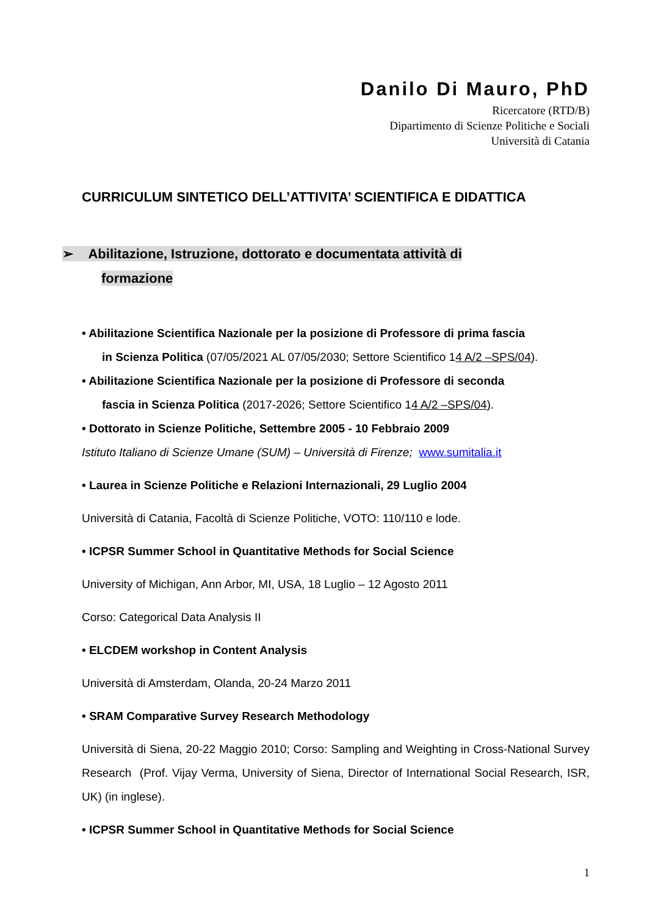Danilo Di Mauro, PhD
Ricercatore (RTD/B)
Dipartimento di Scienze Politiche e Sociali
Università di Catania
CURRICULUM SINTETICO DELL’ATTIVITA’ SCIENTIFICA E DIDATTICA
➢ Abilitazione, Istruzione, dottorato e documentata attività di
formazione
• Abilitazione Scientifica Nazionale per la posizione di Professore di prima fascia
in Scienza Politica (07/05/2021 AL 07/05/2030; Settore Scientifico 14 A/2 –SPS/04).
• Abilitazione Scientifica Nazionale per la posizione di Professore di seconda
fascia in Scienza Politica (2017-2026; Settore Scientifico 14 A/2 –SPS/04).
• Dottorato in Scienze Politiche, Settembre 2005 - 10 Febbraio 2009
Istituto Italiano di Scienze Umane (SUM) – Università di Firenze; www.sumitalia.it
• Laurea in Scienze Politiche e Relazioni Internazionali, 29 Luglio 2004
Università di Catania, Facoltà di Scienze Politiche, VOTO: 110/110 e lode.
• ICPSR Summer School in Quantitative Methods for Social Science
University of Michigan, Ann Arbor, MI, USA, 18 Luglio – 12 Agosto 2011
Corso: Categorical Data Analysis II
• ELCDEM workshop in Content Analysis
Università di Amsterdam, Olanda, 20-24 Marzo 2011
• SRAM Comparative Survey Research Methodology
Università di Siena, 20-22 Maggio 2010; Corso: Sampling and Weighting in Cross-National Survey Research (Prof. Vijay Verma, University of Siena, Director of International Social Research, ISR, UK) (in inglese).
• ICPSR Summer School in Quantitative Methods for Social Science
1